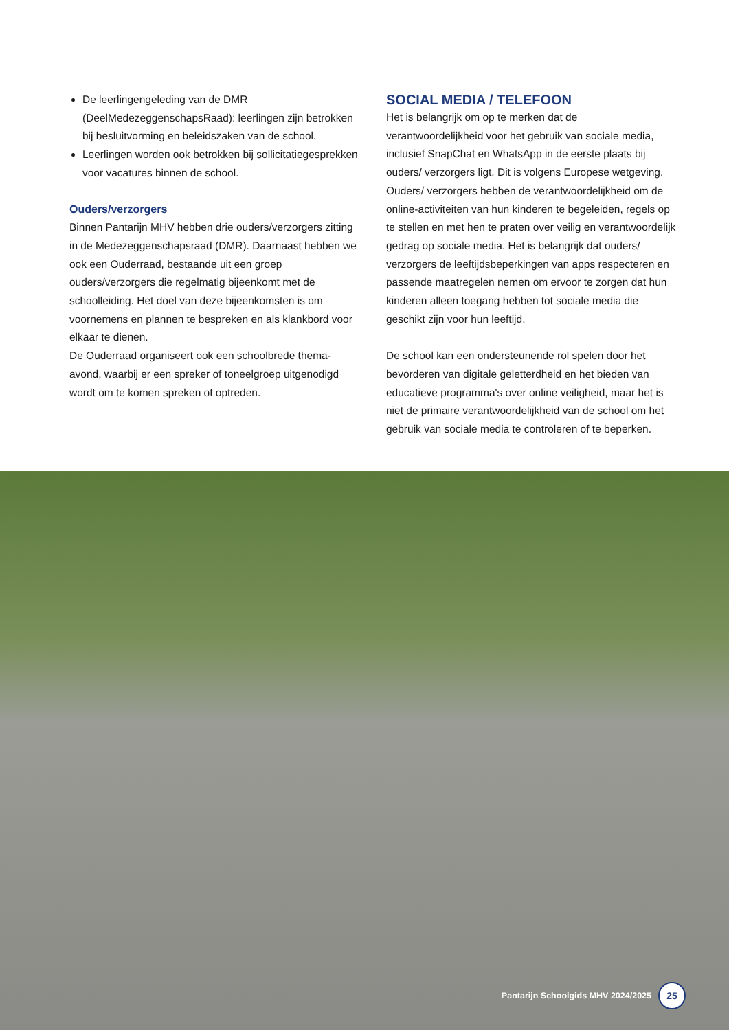De leerlingengeleding van de DMR (DeelMedezeggenschapsRaad): leerlingen zijn betrokken bij besluitvorming en beleidszaken van de school.
Leerlingen worden ook betrokken bij sollicitatiegesprekken voor vacatures binnen de school.
Ouders/verzorgers
Binnen Pantarijn MHV hebben drie ouders/verzorgers zitting in de Medezeggenschapsraad (DMR). Daarnaast hebben we ook een Ouderraad, bestaande uit een groep ouders/verzorgers die regelmatig bijeenkomt met de schoolleiding. Het doel van deze bijeenkomsten is om voornemens en plannen te bespreken en als klankbord voor elkaar te dienen.
De Ouderraad organiseert ook een schoolbrede thema-avond, waarbij er een spreker of toneelgroep uitgenodigd wordt om te komen spreken of optreden.
SOCIAL MEDIA / TELEFOON
Het is belangrijk om op te merken dat de verantwoordelijkheid voor het gebruik van sociale media, inclusief SnapChat en WhatsApp in de eerste plaats bij ouders/ verzorgers ligt. Dit is volgens Europese wetgeving. Ouders/ verzorgers hebben de verantwoordelijkheid om de online-activiteiten van hun kinderen te begeleiden, regels op te stellen en met hen te praten over veilig en verantwoordelijk gedrag op sociale media. Het is belangrijk dat ouders/ verzorgers de leeftijdsbeperkingen van apps respecteren en passende maatregelen nemen om ervoor te zorgen dat hun kinderen alleen toegang hebben tot sociale media die geschikt zijn voor hun leeftijd.
De school kan een ondersteunende rol spelen door het bevorderen van digitale geletterdheid en het bieden van educatieve programma's over online veiligheid, maar het is niet de primaire verantwoordelijkheid van de school om het gebruik van sociale media te controleren of te beperken.
Pantarijn Schoolgids MHV 2024/2025 25